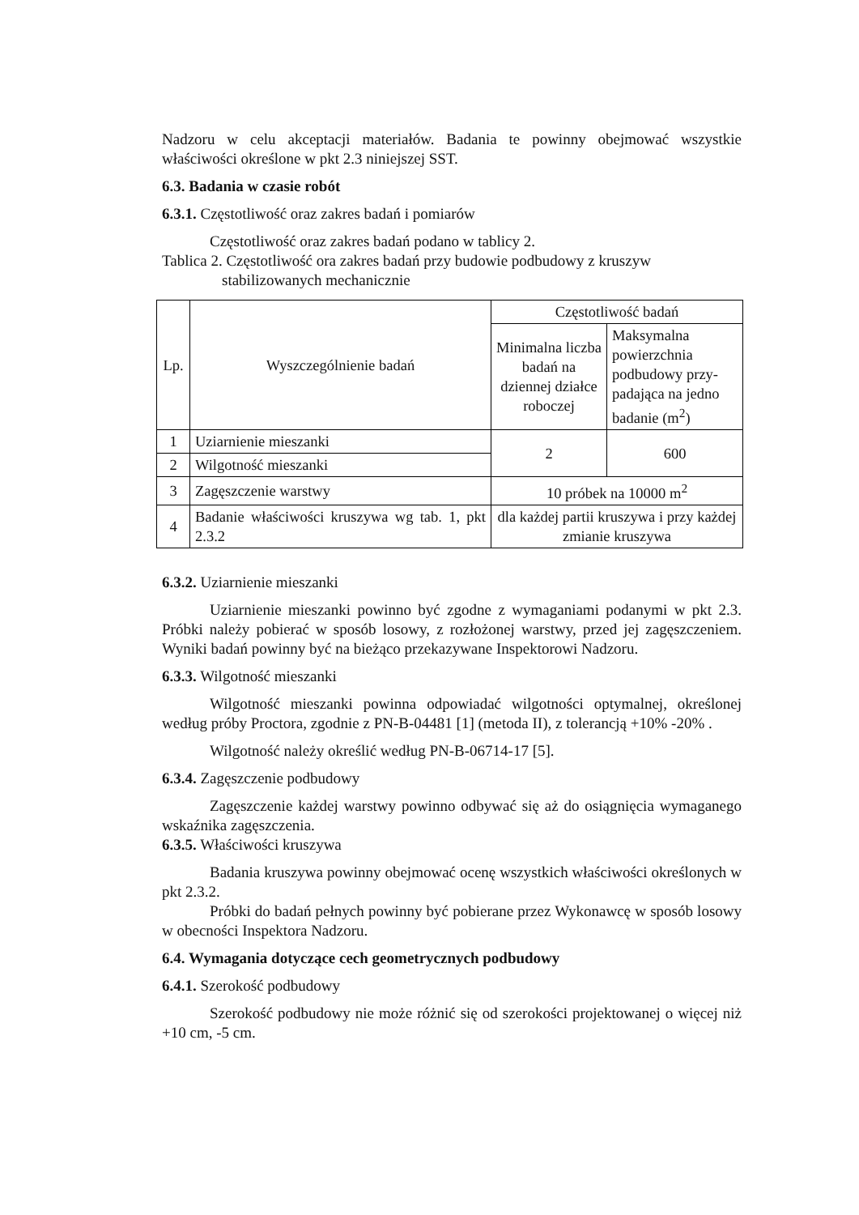Nadzoru w celu akceptacji materiałów. Badania te powinny obejmować wszystkie właściwości określone w pkt 2.3 niniejszej SST.
6.3. Badania w czasie robót
6.3.1. Częstotliwość oraz zakres badań i pomiarów
Częstotliwość oraz zakres badań podano w tablicy 2.
Tablica 2. Częstotliwość ora zakres badań przy budowie podbudowy z kruszyw
stabilizowanych mechanicznie
| Lp. | Wyszczególnienie badań | Częstotliwość badań | |
| --- | --- | --- | --- |
| | | Minimalna liczba badań na dziennej działce roboczej | Maksymalna powierzchnia podbudowy przy-padająca na jedno badanie (m<sup>2</sup>) |
| 1 | Uziarnienie mieszanki | 2 | 600 |
| 2 | Wilgotność mieszanki | | |
| 3 | Zagęszczenie warstwy | 10 próbek na 10000 m<sup>2</sup> | |
| 4 | Badanie właściwości kruszywa wg tab. 1, pkt 2.3.2 | dla każdej partii kruszywa i przy każdej zmianie kruszywa | |
6.3.2. Uziarnienie mieszanki
Uziarnienie mieszanki powinno być zgodne z wymaganiami podanymi w pkt 2.3. Próbki należy pobierać w sposób losowy, z rozłożonej warstwy, przed jej zagęszczeniem. Wyniki badań powinny być na bieżąco przekazywane Inspektorowi Nadzoru.
6.3.3. Wilgotność mieszanki
Wilgotność mieszanki powinna odpowiadać wilgotności optymalnej, określonej według próby Proctora, zgodnie z PN-B-04481 [1] (metoda II), z tolerancją +10% -20% .
Wilgotność należy określić według PN-B-06714-17 [5].
6.3.4. Zagęszczenie podbudowy
Zagęszczenie każdej warstwy powinno odbywać się aż do osiągnięcia wymaganego wskaźnika zagęszczenia.
6.3.5. Właściwości kruszywa
Badania kruszywa powinny obejmować ocenę wszystkich właściwości określonych w pkt 2.3.2.
Próbki do badań pełnych powinny być pobierane przez Wykonawcę w sposób losowy w obecności Inspektora Nadzoru.
6.4. Wymagania dotyczące cech geometrycznych podbudowy
6.4.1. Szerokość podbudowy
Szerokość podbudowy nie może różnić się od szerokości projektowanej o więcej niż +10 cm, -5 cm.